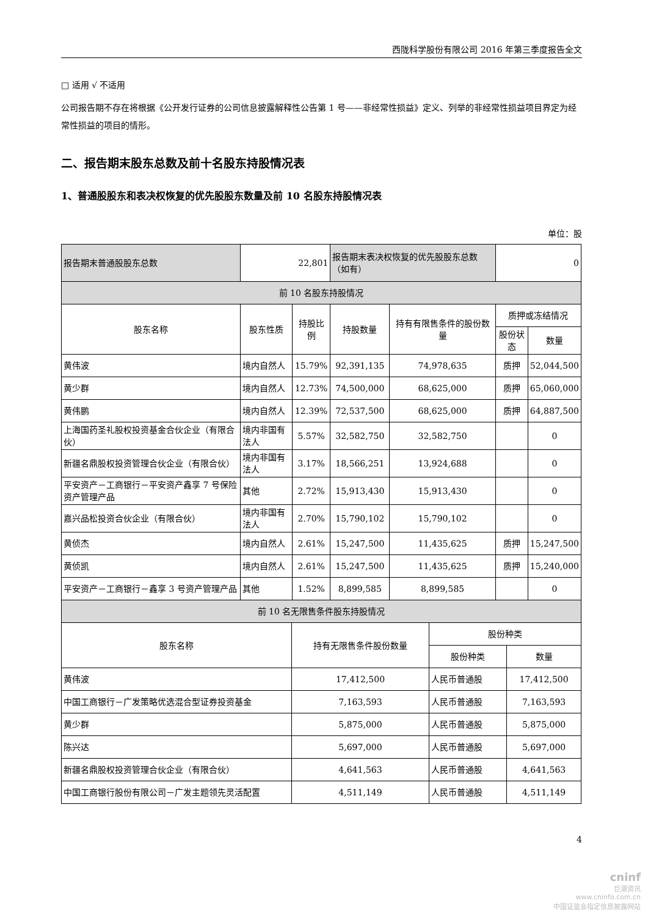西陇科学股份有限公司 2016 年第三季度报告全文
□ 适用 √ 不适用
公司报告期不存在将根据《公开发行证券的公司信息披露解释性公告第 1 号——非经常性损益》定义、列举的非经常性损益项目界定为经常性损益的项目的情形。
二、报告期末股东总数及前十名股东持股情况表
1、普通股股东和表决权恢复的优先股股东数量及前 10 名股东持股情况表
单位：股
| 报告期末普通股股东总数 | 22,801 | | 报告期末表决权恢复的优先股股东总数（如有） | | 0 | |
| 前 10 名股东持股情况 | | | | | | |
| 股东名称 | 股东性质 | 持股比例 | 持股数量 | 持有有限售条件的股份数量 | 质押或冻结情况 | |
| | | | | | 股份状态 | 数量 |
| 黄伟波 | 境内自然人 | 15.79% | 92,391,135 | 74,978,635 | 质押 | 52,044,500 |
| 黄少群 | 境内自然人 | 12.73% | 74,500,000 | 68,625,000 | 质押 | 65,060,000 |
| 黄伟鹏 | 境内自然人 | 12.39% | 72,537,500 | 68,625,000 | 质押 | 64,887,500 |
| 上海国药圣礼股权投资基金合伙企业（有限合伙） | 境内非国有法人 | 5.57% | 32,582,750 | 32,582,750 | | 0 |
| 新疆名鼎股权投资管理合伙企业（有限合伙） | 境内非国有法人 | 3.17% | 18,566,251 | 13,924,688 | | 0 |
| 平安资产－工商银行－平安资产鑫享 7 号保险资产管理产品 | 其他 | 2.72% | 15,913,430 | 15,913,430 | | 0 |
| 嘉兴品松投资合伙企业（有限合伙） | 境内非国有法人 | 2.70% | 15,790,102 | 15,790,102 | | 0 |
| 黄侦杰 | 境内自然人 | 2.61% | 15,247,500 | 11,435,625 | 质押 | 15,247,500 |
| 黄侦凯 | 境内自然人 | 2.61% | 15,247,500 | 11,435,625 | 质押 | 15,240,000 |
| 平安资产－工商银行－鑫享 3 号资产管理产品 | 其他 | 1.52% | 8,899,585 | 8,899,585 | | 0 |
| 前 10 名无限售条件股东持股情况 | | | |
| 股东名称 | 持有无限售条件股份数量 | 股份种类 | |
| | | 股份种类 | 数量 |
| 黄伟波 | 17,412,500 | 人民币普通股 | 17,412,500 |
| 中国工商银行－广发策略优选混合型证券投资基金 | 7,163,593 | 人民币普通股 | 7,163,593 |
| 黄少群 | 5,875,000 | 人民币普通股 | 5,875,000 |
| 陈兴达 | 5,697,000 | 人民币普通股 | 5,697,000 |
| 新疆名鼎股权投资管理合伙企业（有限合伙） | 4,641,563 | 人民币普通股 | 4,641,563 |
| 中国工商银行股份有限公司－广发主题领先灵活配置 | 4,511,149 | 人民币普通股 | 4,511,149 |
4
cninf
巨潮资讯
www.cninfo.com.cn
中国证监会指定信息披露网站